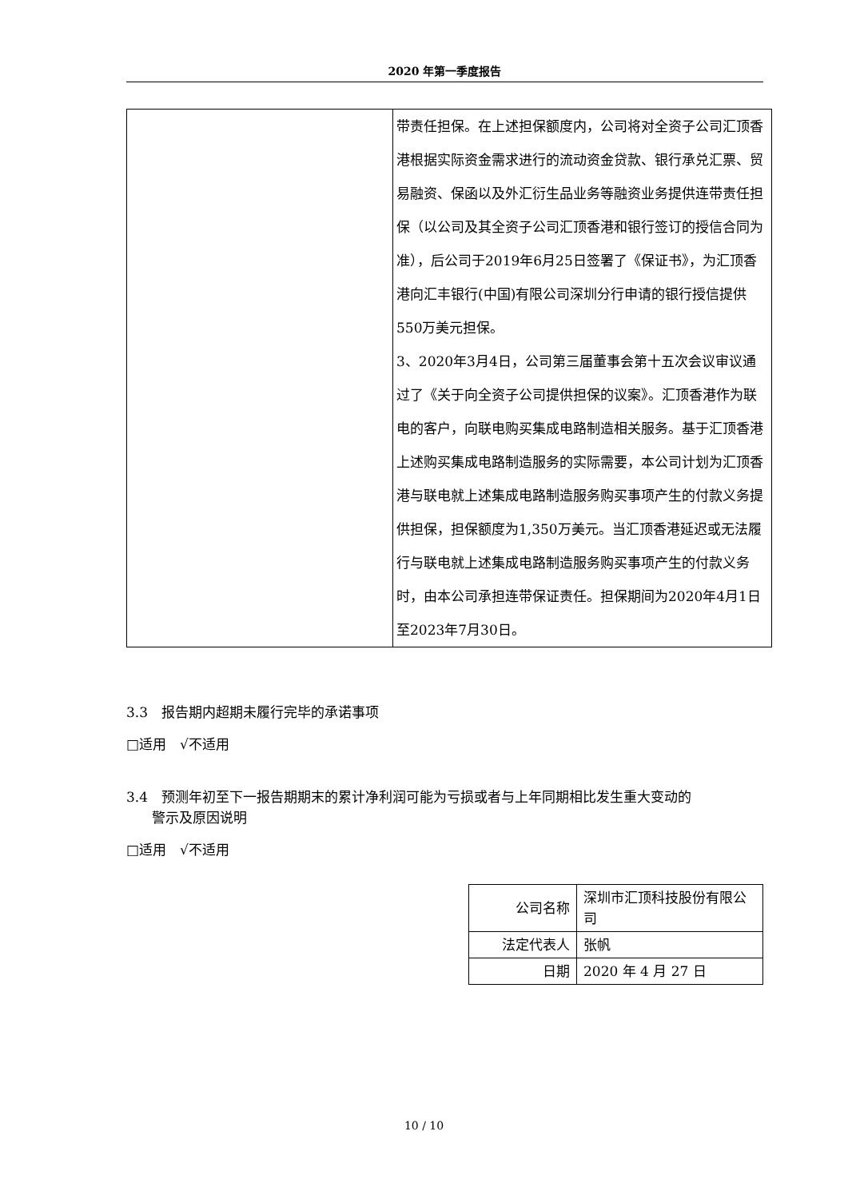2020 年第一季度报告
| | 带责任担保。在上述担保额度内，公司将对全资子公司汇顶香港根据实际资金需求进行的流动资金贷款、银行承兑汇票、贸易融资、保函以及外汇衍生品业务等融资业务提供连带责任担保（以公司及其全资子公司汇顶香港和银行签订的授信合同为准），后公司于2019年6月25日签署了《保证书》，为汇顶香港向汇丰银行(中国)有限公司深圳分行申请的银行授信提供550万美元担保。 3、2020年3月4日，公司第三届董事会第十五次会议审议通过了《关于向全资子公司提供担保的议案》。汇顶香港作为联电的客户，向联电购买集成电路制造相关服务。基于汇顶香港上述购买集成电路制造服务的实际需要，本公司计划为汇顶香港与联电就上述集成电路制造服务购买事项产生的付款义务提供担保，担保额度为1,350万美元。当汇顶香港延迟或无法履行与联电就上述集成电路制造服务购买事项产生的付款义务时，由本公司承担连带保证责任。担保期间为2020年4月1日至2023年7月30日。 |
3.3　报告期内超期未履行完毕的承诺事项
□适用　√不适用
3.4　预测年初至下一报告期期末的累计净利润可能为亏损或者与上年同期相比发生重大变动的
警示及原因说明
□适用　√不适用
| 公司名称 | 深圳市汇顶科技股份有限公司 |
| 法定代表人 | 张帆 |
| 日期 | 2020 年 4 月 27 日 |
10 / 10